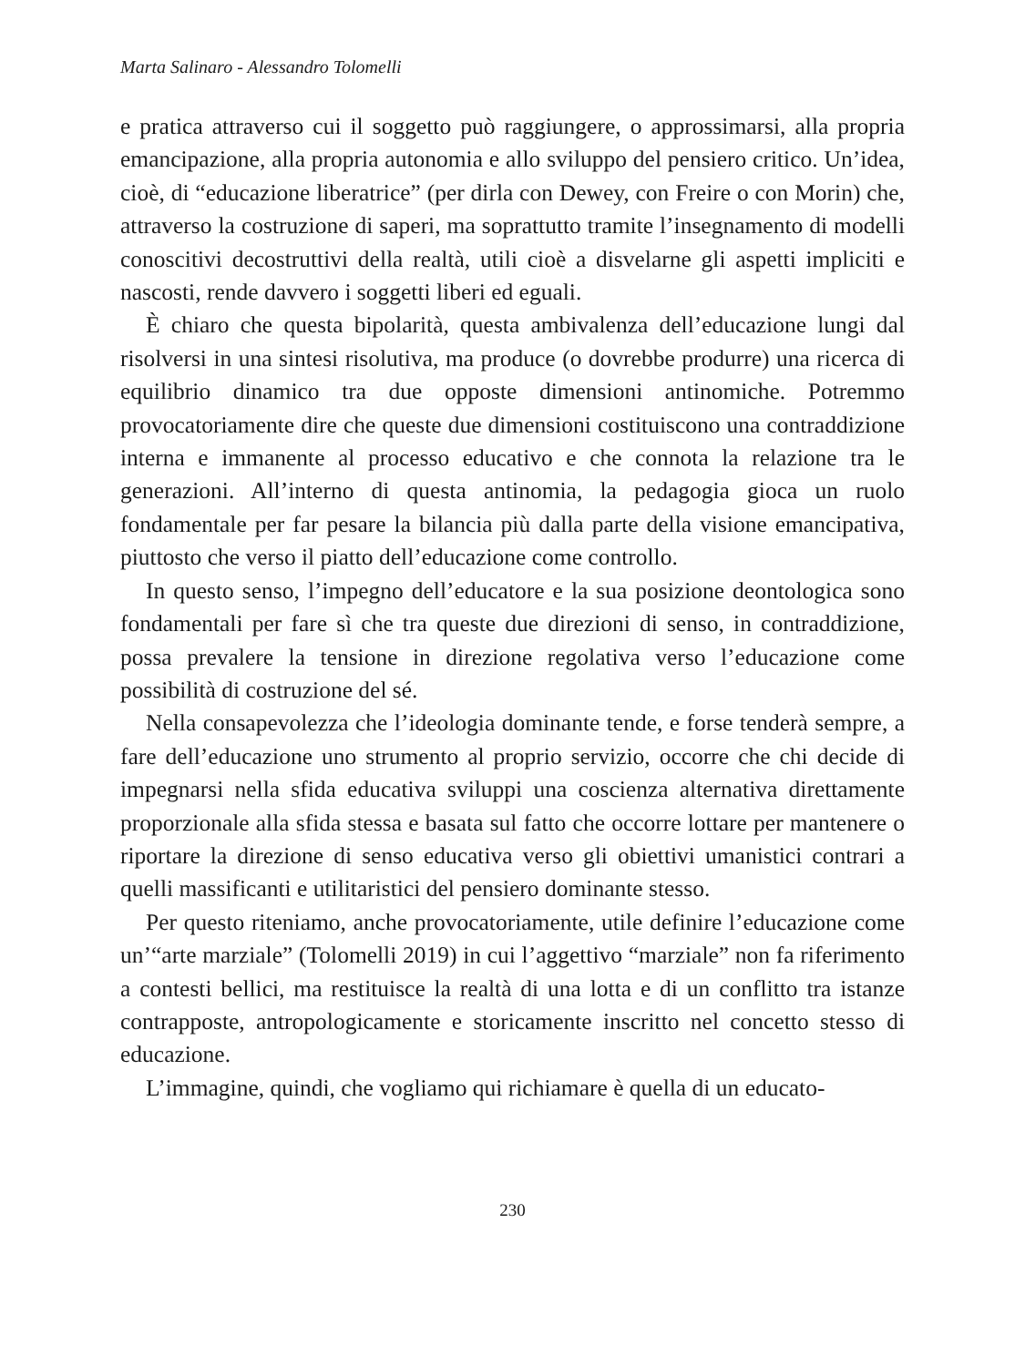Marta Salinaro - Alessandro Tolomelli
e pratica attraverso cui il soggetto può raggiungere, o approssimarsi, alla propria emancipazione, alla propria autonomia e allo sviluppo del pensiero critico. Un’idea, cioè, di “educazione liberatrice” (per dirla con Dewey, con Freire o con Morin) che, attraverso la costruzione di saperi, ma soprattutto tramite l’insegnamento di modelli conoscitivi decostruttivi della realtà, utili cioè a disvelarne gli aspetti impliciti e nascosti, rende davvero i soggetti liberi ed eguali.
È chiaro che questa bipolarità, questa ambivalenza dell’educazione lungi dal risolversi in una sintesi risolutiva, ma produce (o dovrebbe produrre) una ricerca di equilibrio dinamico tra due opposte dimensioni antinomiche. Potremmo provocatoriamente dire che queste due dimensioni costituiscono una contraddizione interna e immanente al processo educativo e che connota la relazione tra le generazioni. All’interno di questa antinomia, la pedagogia gioca un ruolo fondamentale per far pesare la bilancia più dalla parte della visione emancipativa, piuttosto che verso il piatto dell’educazione come controllo.
In questo senso, l’impegno dell’educatore e la sua posizione deontologica sono fondamentali per fare sì che tra queste due direzioni di senso, in contraddizione, possa prevalere la tensione in direzione regolativa verso l’educazione come possibilità di costruzione del sé.
Nella consapevolezza che l’ideologia dominante tende, e forse tenderà sempre, a fare dell’educazione uno strumento al proprio servizio, occorre che chi decide di impegnarsi nella sfida educativa sviluppi una coscienza alternativa direttamente proporzionale alla sfida stessa e basata sul fatto che occorre lottare per mantenere o riportare la direzione di senso educativa verso gli obiettivi umanistici contrari a quelli massificanti e utilitaristici del pensiero dominante stesso.
Per questo riteniamo, anche provocatoriamente, utile definire l’educazione come un’“arte marziale” (Tolomelli 2019) in cui l’aggettivo “marziale” non fa riferimento a contesti bellici, ma restituisce la realtà di una lotta e di un conflitto tra istanze contrapposte, antropologicamente e storicamente inscritto nel concetto stesso di educazione.
L’immagine, quindi, che vogliamo qui richiamare è quella di un educato-
230